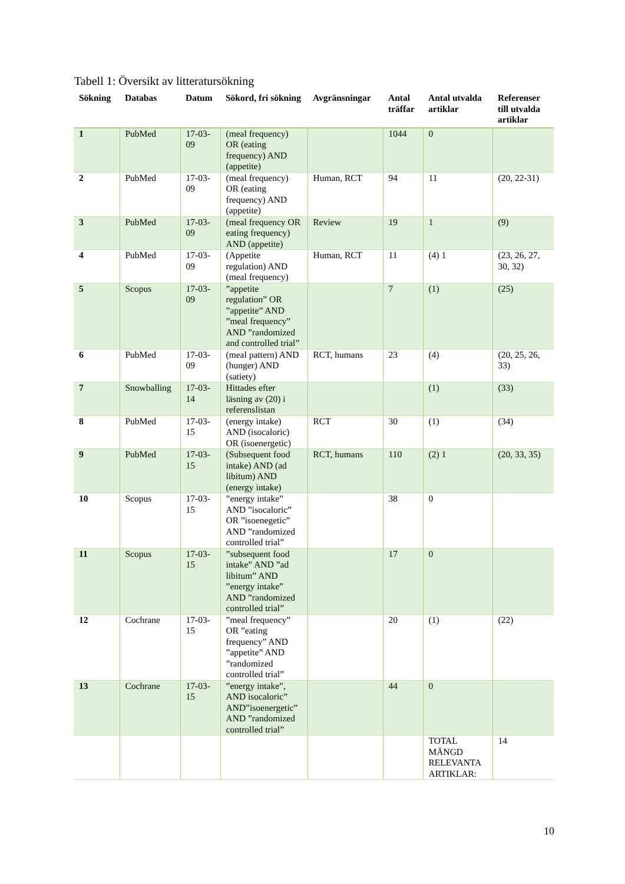Tabell 1: Översikt av litteratursökning
| Sökning | Databas | Datum | Sökord, fri sökning | Avgränsningar | Antal träffar | Antal utvalda artiklar | Referenser till utvalda artiklar |
| --- | --- | --- | --- | --- | --- | --- | --- |
| 1 | PubMed | 17-03-09 | (meal frequency) OR (eating frequency) AND (appetite) | | 1044 | 0 | |
| 2 | PubMed | 17-03-09 | (meal frequency) OR (eating frequency) AND (appetite) | Human, RCT | 94 | 11 | (20, 22-31) |
| 3 | PubMed | 17-03-09 | (meal frequency OR eating frequency) AND (appetite) | Review | 19 | 1 | (9) |
| 4 | PubMed | 17-03-09 | (Appetite regulation) AND (meal frequency) | Human, RCT | 11 | (4) 1 | (23, 26, 27, 30, 32) |
| 5 | Scopus | 17-03-09 | ”appetite regulation” OR ”appetite” AND ”meal frequency” AND ”randomized and controlled trial” | | 7 | (1) | (25) |
| 6 | PubMed | 17-03-09 | (meal pattern) AND (hunger) AND (satiety) | RCT, humans | 23 | (4) | (20, 25, 26, 33) |
| 7 | Snowballing | 17-03-14 | Hittades efter läsning av (20) i referenslistan | | | (1) | (33) |
| 8 | PubMed | 17-03-15 | (energy intake) AND (isocaloric) OR (isoenergetic) | RCT | 30 | (1) | (34) |
| 9 | PubMed | 17-03-15 | (Subsequent food intake) AND (ad libitum) AND (energy intake) | RCT, humans | 110 | (2) 1 | (20, 33, 35) |
| 10 | Scopus | 17-03-15 | ”energy intake” AND ”isocaloric” OR ”isoenegetic” AND ”randomized controlled trial” | | 38 | 0 | |
| 11 | Scopus | 17-03-15 | ”subsequent food intake” AND ”ad libitum” AND ”energy intake” AND ”randomized controlled trial” | | 17 | 0 | |
| 12 | Cochrane | 17-03-15 | ”meal frequency” OR ”eating frequency” AND ”appetite” AND ”randomized controlled trial” | | 20 | (1) | (22) |
| 13 | Cochrane | 17-03-15 | ”energy intake”, AND isocaloric” AND”isoenergetic” AND ”randomized controlled trial” | | 44 | 0 | |
| | | | | | | TOTAL MÄNGD RELEVANTA ARTIKLAR: | 14 |
10